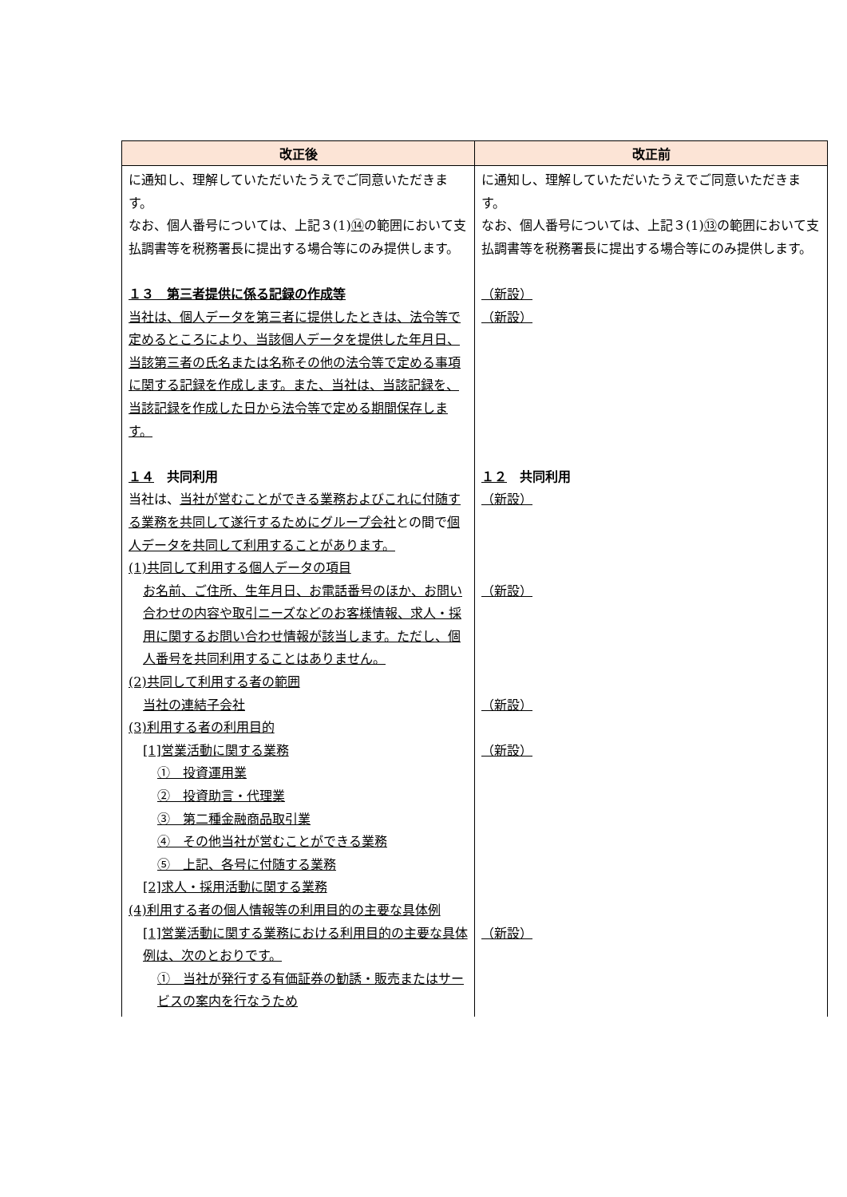| 改正後 | 改正前 |
| --- | --- |
| に通知し、理解していただいたうえでご同意いただきます。 なお、個人番号については、上記３(1) ⑭ の範囲において支払調書等を税務署長に提出する場合等にのみ提供します。 １３ 第三者提供に係る記録の作成等 当社は、個人データを第三者に提供したときは、法令等で定めるところにより、当該個人データを提供した年月日、当該第三者の氏名または名称その他の法令等で定める事項に関する記録を作成します。また、当社は、当該記録を、当該記録を作成した日から法令等で定める期間保存します。 １４ 共同利用 当社は、 当社が営むことができる業務およびこれに付随する業務を共同して遂行するためにグループ会社 との間で 個人データを共同して利用することがあります。 (1)共同して利用する個人データの項目 お名前、ご住所、生年月日、お電話番号のほか、お問い合わせの内容や取引ニーズなどのお客様情報、求人・採用に関するお問い合わせ情報が該当します。ただし、個人番号を共同利用することはありません。 (2)共同して利用する者の範囲 当社の連結子会社 (3)利用する者の利用目的 [1]営業活動に関する業務 ① 投資運用業 ② 投資助言・代理業 ③ 第二種金融商品取引業 ④ その他当社が営むことができる業務 ⑤ 上記、各号に付随する業務 [2]求人・採用活動に関する業務 (4)利用する者の個人情報等の利用目的の主要な具体例 [1]営業活動に関する業務における利用目的の主要な具体例は、次のとおりです。 ① 当社が発行する有価証券の勧誘・販売またはサービスの案内を行なうため | に通知し、理解していただいたうえでご同意いただきます。 なお、個人番号については、上記３(1) ⑬ の範囲において支払調書等を税務署長に提出する場合等にのみ提供します。 （新設） （新設） １２ 共同利用 （新設） （新設） （新設） （新設） （新設） |